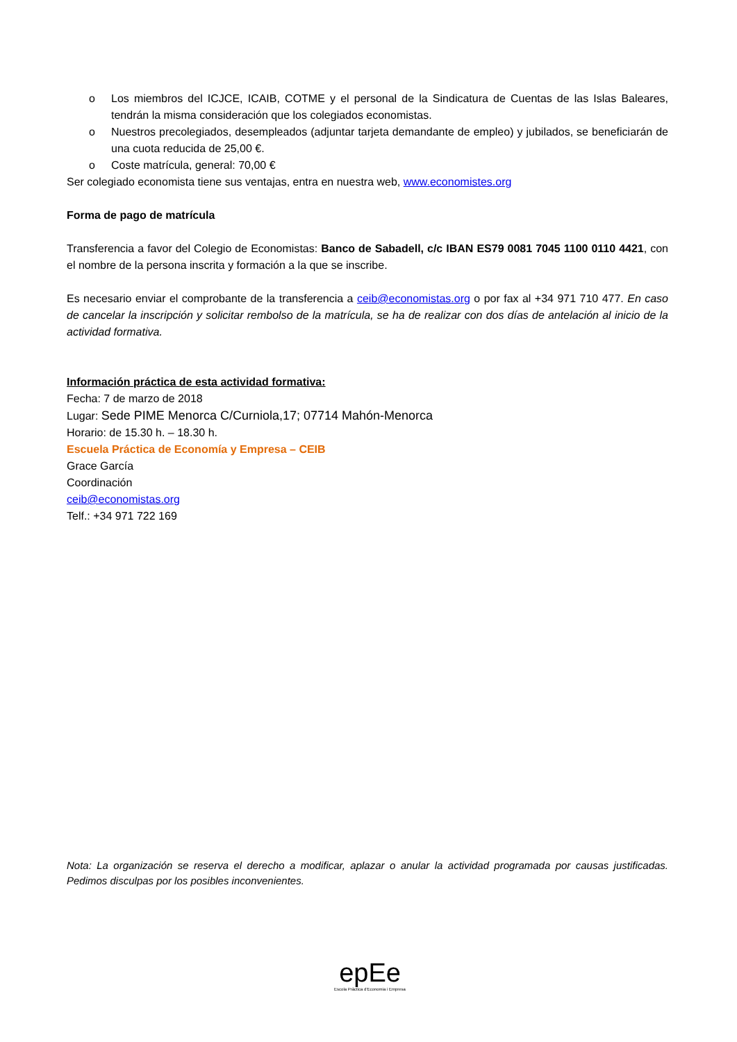o Los miembros del ICJCE, ICAIB, COTME y el personal de la Sindicatura de Cuentas de las Islas Baleares, tendrán la misma consideración que los colegiados economistas.
o Nuestros precolegiados, desempleados (adjuntar tarjeta demandante de empleo) y jubilados, se beneficiarán de una cuota reducida de 25,00 €.
o Coste matrícula, general: 70,00 €
Ser colegiado economista tiene sus ventajas, entra en nuestra web, www.economistes.org
Forma de pago de matrícula
Transferencia a favor del Colegio de Economistas: Banco de Sabadell, c/c IBAN ES79 0081 7045 1100 0110 4421, con el nombre de la persona inscrita y formación a la que se inscribe.
Es necesario enviar el comprobante de la transferencia a ceib@economistas.org o por fax al +34 971 710 477. En caso de cancelar la inscripción y solicitar rembolso de la matrícula, se ha de realizar con dos días de antelación al inicio de la actividad formativa.
Información práctica de esta actividad formativa:
Fecha: 7 de marzo de 2018
Lugar: Sede PIME Menorca C/Curniola,17; 07714 Mahón-Menorca
Horario: de 15.30 h. – 18.30 h.
Escuela Práctica de Economía y Empresa – CEIB
Grace García
Coordinación
ceib@economistas.org
Telf.: +34 971 722 169
Nota: La organización se reserva el derecho a modificar, aplazar o anular la actividad programada por causas justificadas. Pedimos disculpas por los posibles inconvenientes.
epEe
Escola Pràctica d'Economia i Empresa